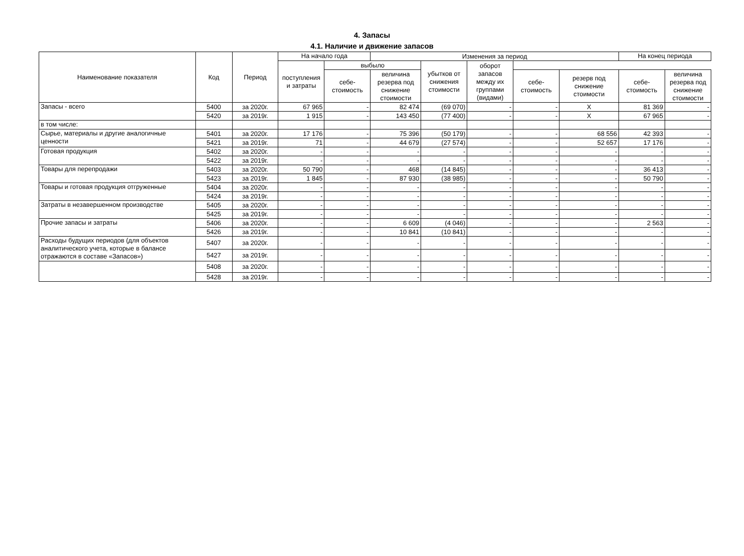4. Запасы
4.1. Наличие и движение запасов
| Наименование показателя | Код | Период | На начало года | | Изменения за период | | | | | На конец периода | |
| --- | --- | --- | --- | --- | --- | --- | --- | --- | --- | --- | --- |
| | | | поступления и затраты | выбыло | | убытков от снижения стоимости | оборот запасов между их группами (видами) | | | | |
| | | | | себе-стоимость | величина резерва под снижение стоимости | | | себе-стоимость | резерв под снижение стоимости | себе-стоимость | величина резерва под снижение стоимости |
| Запасы - всего | 5400 | за 2020г. | 67 965 | - | 82 474 | (69 070) | - | - | X | 81 369 | - |
| | 5420 | за 2019г. | 1 915 | - | 143 450 | (77 400) | - | - | X | 67 965 | - |
| в том числе: | | | | | | | | | | | |
| Сырье, материалы и другие аналогичные ценности | 5401 | за 2020г. | 17 176 | - | 75 396 | (50 179) | - | - | 68 556 | 42 393 | - |
| | 5421 | за 2019г. | 71 | - | 44 679 | (27 574) | - | - | 52 657 | 17 176 | - |
| Готовая продукция | 5402 | за 2020г. | - | - | - | - | - | - | - | - | - |
| | 5422 | за 2019г. | - | - | - | - | - | - | - | - | - |
| Товары для перепродажи | 5403 | за 2020г. | 50 790 | - | 468 | (14 845) | - | - | - | 36 413 | - |
| | 5423 | за 2019г. | 1 845 | - | 87 930 | (38 985) | - | - | - | 50 790 | - |
| Товары и готовая продукция отгруженные | 5404 | за 2020г. | - | - | - | - | - | - | - | - | - |
| | 5424 | за 2019г. | - | - | - | - | - | - | - | - | - |
| Затраты в незавершенном производстве | 5405 | за 2020г. | - | - | - | - | - | - | - | - | - |
| | 5425 | за 2019г. | - | - | - | - | - | - | - | - | - |
| Прочие запасы и затраты | 5406 | за 2020г. | - | - | 6 609 | (4 046) | - | - | - | 2 563 | - |
| | 5426 | за 2019г. | - | - | 10 841 | (10 841) | - | - | - | - | - |
| Расходы будущих периодов (для объектов аналитического учета, которые в балансе отражаются в составе «Запасов») | 5407 | за 2020г. | - | - | - | - | - | - | - | - | - |
| | 5427 | за 2019г. | - | - | - | - | - | - | - | - | - |
| | 5408 | за 2020г. | - | - | - | - | - | - | - | - | - |
| | 5428 | за 2019г. | - | - | - | - | - | - | - | - | - |